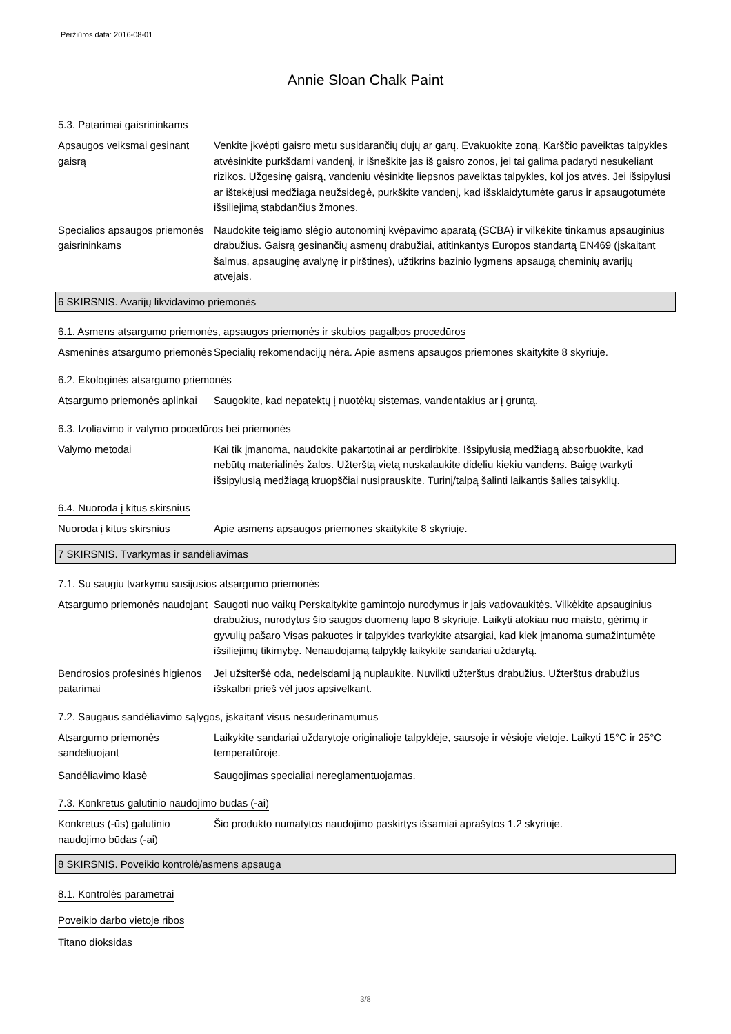Peržiūros data: 2016-08-01
Annie Sloan Chalk Paint
5.3. Patarimai gaisrininkams
Apsaugos veiksmai gesinant gaisrą
Venkite įkvėpti gaisro metu susidarančių dujų ar garų. Evakuokite zoną. Karščio paveiktas talpykles atvėsinkite purkšdami vandenį, ir išneškite jas iš gaisro zonos, jei tai galima padaryti nesukeliant rizikos. Užgesinę gaisrą, vandeniu vėsinkite liepsnos paveiktas talpykles, kol jos atvės. Jei išsipylusi ar ištekėjusi medžiaga neužsidegė, purkškite vandenį, kad išsklaidytumėte garus ir apsaugotumėte išsiliejimą stabdančius žmones.
Specialios apsaugos priemonės gaisrininkams
Naudokite teigiamo slėgio autonominį kvėpavimo aparatą (SCBA) ir vilkėkite tinkamus apsauginius drabužius. Gaisrą gesinančių asmenų drabužiai, atitinkantys Europos standartą EN469 (įskaitant šalmus, apsauginę avalynę ir pirštines), užtikrins bazinio lygmens apsaugą cheminių avarijų atvejais.
6 SKIRSNIS. Avarijų likvidavimo priemonės
6.1. Asmens atsargumo priemonės, apsaugos priemonės ir skubios pagalbos procedūros
Asmeninės atsargumo priemonės
Specialių rekomendacijų nėra. Apie asmens apsaugos priemones skaitykite 8 skyriuje.
6.2. Ekologinės atsargumo priemonės
Atsargumo priemonės aplinkai
Saugokite, kad nepatektų į nuotėkų sistemas, vandentakius ar į gruntą.
6.3. Izoliavimo ir valymo procedūros bei priemonės
Valymo metodai Kai tik įmanoma, naudokite pakartotinai ar perdirbkite. Išsipylusią medžiagą absorbuokite, kad nebūtų materialinės žalos. Užterštą vietą nuskalaukite dideliu kiekiu vandens. Baigę tvarkyti išsipylusią medžiagą kruopščiai nusiprauskite. Turinį/talpą šalinti laikantis šalies taisyklių.
6.4. Nuoroda į kitus skirsnius
Nuoroda į kitus skirsnius Apie asmens apsaugos priemones skaitykite 8 skyriuje.
7 SKIRSNIS. Tvarkymas ir sandėliavimas
7.1. Su saugiu tvarkymu susijusios atsargumo priemonės
Atsargumo priemonės naudojant
Saugoti nuo vaikų Perskaitykite gamintojo nurodymus ir jais vadovaukitės. Vilkėkite apsauginius drabužius, nurodytus šio saugos duomenų lapo 8 skyriuje. Laikyti atokiau nuo maisto, gėrimų ir gyvulių pašaro Visas pakuotes ir talpykles tvarkykite atsargiai, kad kiek įmanoma sumažintumėte išsiliejimų tikimybę. Nenaudojamą talpyklę laikykite sandariai uždarytą.
Bendrosios profesinės higienos patarimai
Jei užsiteršė oda, nedelsdami ją nuplaukite. Nuvilkti užterštus drabužius. Užterštus drabužius išskalbri prieš vėl juos apsivelkant.
7.2. Saugaus sandėliavimo sąlygos, įskaitant visus nesuderinamumus
Atsargumo priemonės sandėliuojant
Laikykite sandariai uždarytoje originalioje talpyklėje, sausoje ir vėsioje vietoje. Laikyti 15°C ir 25°C temperatūroje.
Sandėliavimo klasė Saugojimas specialiai nereglamentuojamas.
7.3. Konkretus galutinio naudojimo būdas (-ai)
Konkretus (-ūs) galutinio naudojimo būdas (-ai)
Šio produkto numatytos naudojimo paskirtys išsamiai aprašytos 1.2 skyriuje.
8 SKIRSNIS. Poveikio kontrolė/asmens apsauga
8.1. Kontrolės parametrai
Poveikio darbo vietoje ribos
Titano dioksidas
3/8